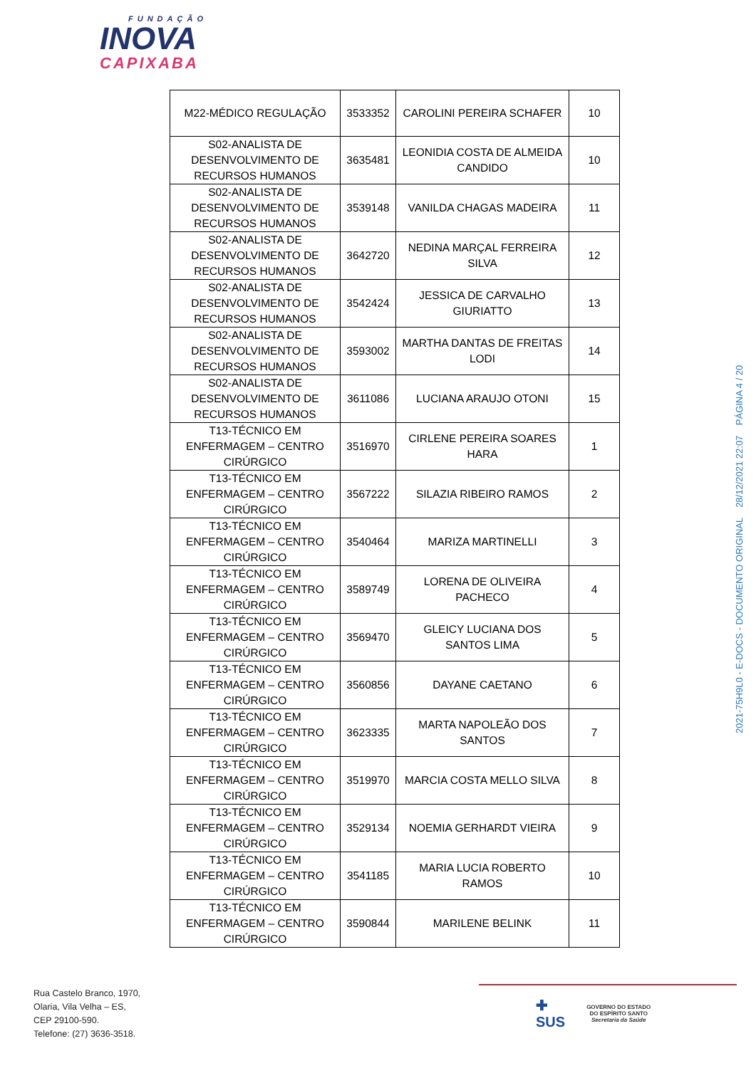FUNDAÇÃO
INOVA
CAPIXABA
| M22-MÉDICO REGULAÇÃO | 3533352 | CAROLINI PEREIRA SCHAFER | 10 |
| S02-ANALISTA DE DESENVOLVIMENTO DE RECURSOS HUMANOS | 3635481 | LEONIDIA COSTA DE ALMEIDA CANDIDO | 10 |
| S02-ANALISTA DE DESENVOLVIMENTO DE RECURSOS HUMANOS | 3539148 | VANILDA CHAGAS MADEIRA | 11 |
| S02-ANALISTA DE DESENVOLVIMENTO DE RECURSOS HUMANOS | 3642720 | NEDINA MARÇAL FERREIRA SILVA | 12 |
| S02-ANALISTA DE DESENVOLVIMENTO DE RECURSOS HUMANOS | 3542424 | JESSICA DE CARVALHO GIURIATTO | 13 |
| S02-ANALISTA DE DESENVOLVIMENTO DE RECURSOS HUMANOS | 3593002 | MARTHA DANTAS DE FREITAS LODI | 14 |
| S02-ANALISTA DE DESENVOLVIMENTO DE RECURSOS HUMANOS | 3611086 | LUCIANA ARAUJO OTONI | 15 |
| T13-TÉCNICO EM ENFERMAGEM – CENTRO CIRÚRGICO | 3516970 | CIRLENE PEREIRA SOARES HARA | 1 |
| T13-TÉCNICO EM ENFERMAGEM – CENTRO CIRÚRGICO | 3567222 | SILAZIA RIBEIRO RAMOS | 2 |
| T13-TÉCNICO EM ENFERMAGEM – CENTRO CIRÚRGICO | 3540464 | MARIZA MARTINELLI | 3 |
| T13-TÉCNICO EM ENFERMAGEM – CENTRO CIRÚRGICO | 3589749 | LORENA DE OLIVEIRA PACHECO | 4 |
| T13-TÉCNICO EM ENFERMAGEM – CENTRO CIRÚRGICO | 3569470 | GLEICY LUCIANA DOS SANTOS LIMA | 5 |
| T13-TÉCNICO EM ENFERMAGEM – CENTRO CIRÚRGICO | 3560856 | DAYANE CAETANO | 6 |
| T13-TÉCNICO EM ENFERMAGEM – CENTRO CIRÚRGICO | 3623335 | MARTA NAPOLEÃO DOS SANTOS | 7 |
| T13-TÉCNICO EM ENFERMAGEM – CENTRO CIRÚRGICO | 3519970 | MARCIA COSTA MELLO SILVA | 8 |
| T13-TÉCNICO EM ENFERMAGEM – CENTRO CIRÚRGICO | 3529134 | NOEMIA GERHARDT VIEIRA | 9 |
| T13-TÉCNICO EM ENFERMAGEM – CENTRO CIRÚRGICO | 3541185 | MARIA LUCIA ROBERTO RAMOS | 10 |
| T13-TÉCNICO EM ENFERMAGEM – CENTRO CIRÚRGICO | 3590844 | MARILENE BELINK | 11 |
2021-75H9L0 - E-DOCS - DOCUMENTO ORIGINAL 28/12/2021 22:07 PÁGINA 4 / 20
Rua Castelo Branco, 1970,
Olaria, Vila Velha – ES,
CEP 29100-590.
Telefone: (27) 3636-3518.
✚
SUS
GOVERNO DO ESTADO
DO ESPÍRITO SANTO
Secretaria da Saúde